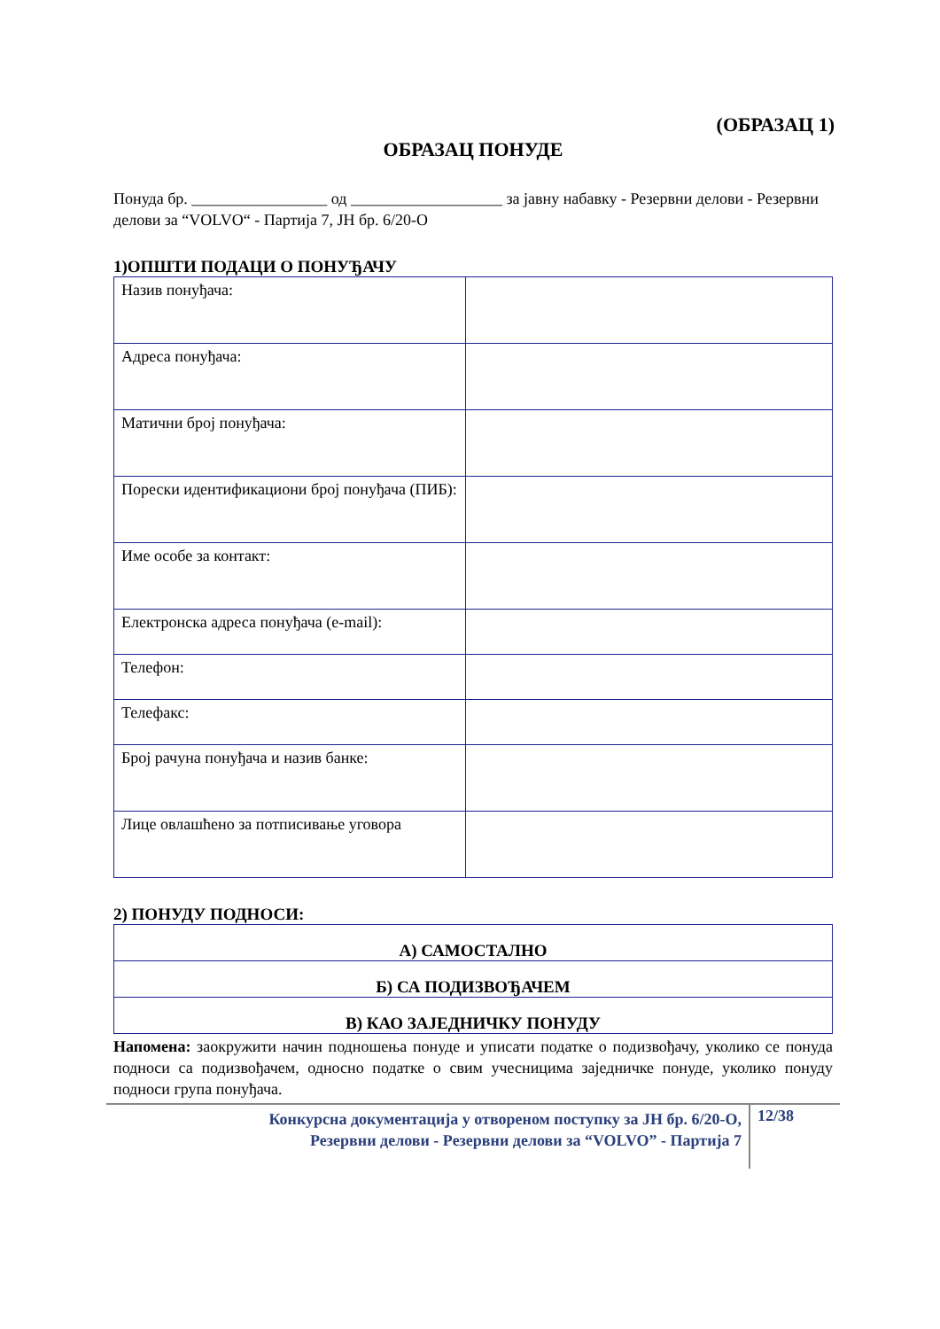(ОБРАЗАЦ 1)
ОБРАЗАЦ ПОНУДЕ
Понуда бр. _________________ од ___________________ за јавну набавку - Резервни делови - Резервни делови за “VOLVO“ - Партија 7, ЈН бр. 6/20-О
1)ОПШТИ ПОДАЦИ О ПОНУЂАЧУ
| Назив понуђача: | |
| Адреса понуђача: | |
| Матични број понуђача: | |
| Порески идентификациони број понуђача (ПИБ): | |
| Име особе за контакт: | |
| Електронска адреса понуђача (e-mail): | |
| Телефон: | |
| Телефакс: | |
| Број рачуна понуђача и назив банке: | |
| Лице овлашћено за потписивање уговора | |
2) ПОНУДУ ПОДНОСИ:
| А) САМОСТАЛНО |
| Б) СА ПОДИЗВОЂАЧЕМ |
| В) КАО ЗАЈЕДНИЧКУ ПОНУДУ |
Напомена: заокружити начин подношења понуде и уписати податке о подизвођачу, уколико се понуда подноси са подизвођачем, односно податке о свим учесницима заједничке понуде, уколико понуду подноси група понуђача.
Конкурсна документација у отвореном поступку за ЈН бр. 6/20-О,
Резервни делови - Резервни делови за “VOLVO” - Партија 7
12/38